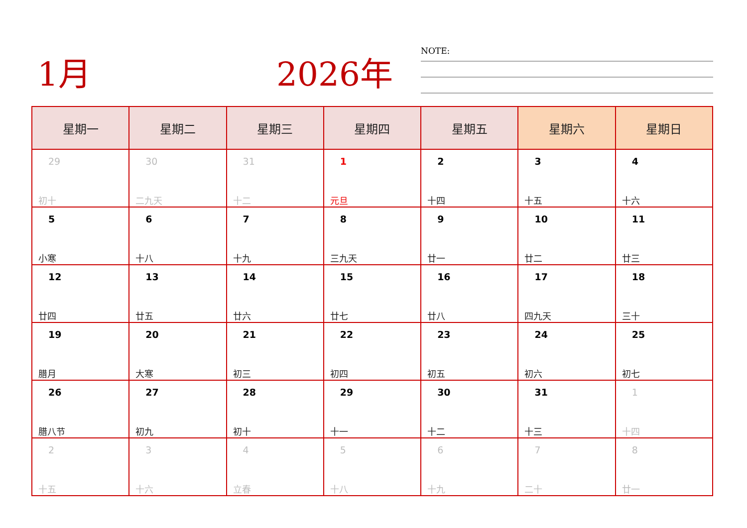1月 2026年 NOTE:
| 星期一 | 星期二 | 星期三 | 星期四 | 星期五 | 星期六 | 星期日 |
| --- | --- | --- | --- | --- | --- | --- |
| 29 初十 | 30 二九天 | 31 十二 | 1 元旦 | 2 十四 | 3 十五 | 4 十六 |
| 5 小寒 | 6 十八 | 7 十九 | 8 三九天 | 9 廿一 | 10 廿二 | 11 廿三 |
| 12 廿四 | 13 廿五 | 14 廿六 | 15 廿七 | 16 廿八 | 17 四九天 | 18 三十 |
| 19 腊月 | 20 大寒 | 21 初三 | 22 初四 | 23 初五 | 24 初六 | 25 初七 |
| 26 腊八节 | 27 初九 | 28 初十 | 29 十一 | 30 十二 | 31 十三 | 1 十四 |
| 2 十五 | 3 十六 | 4 立春 | 5 十八 | 6 十九 | 7 二十 | 8 廿一 |